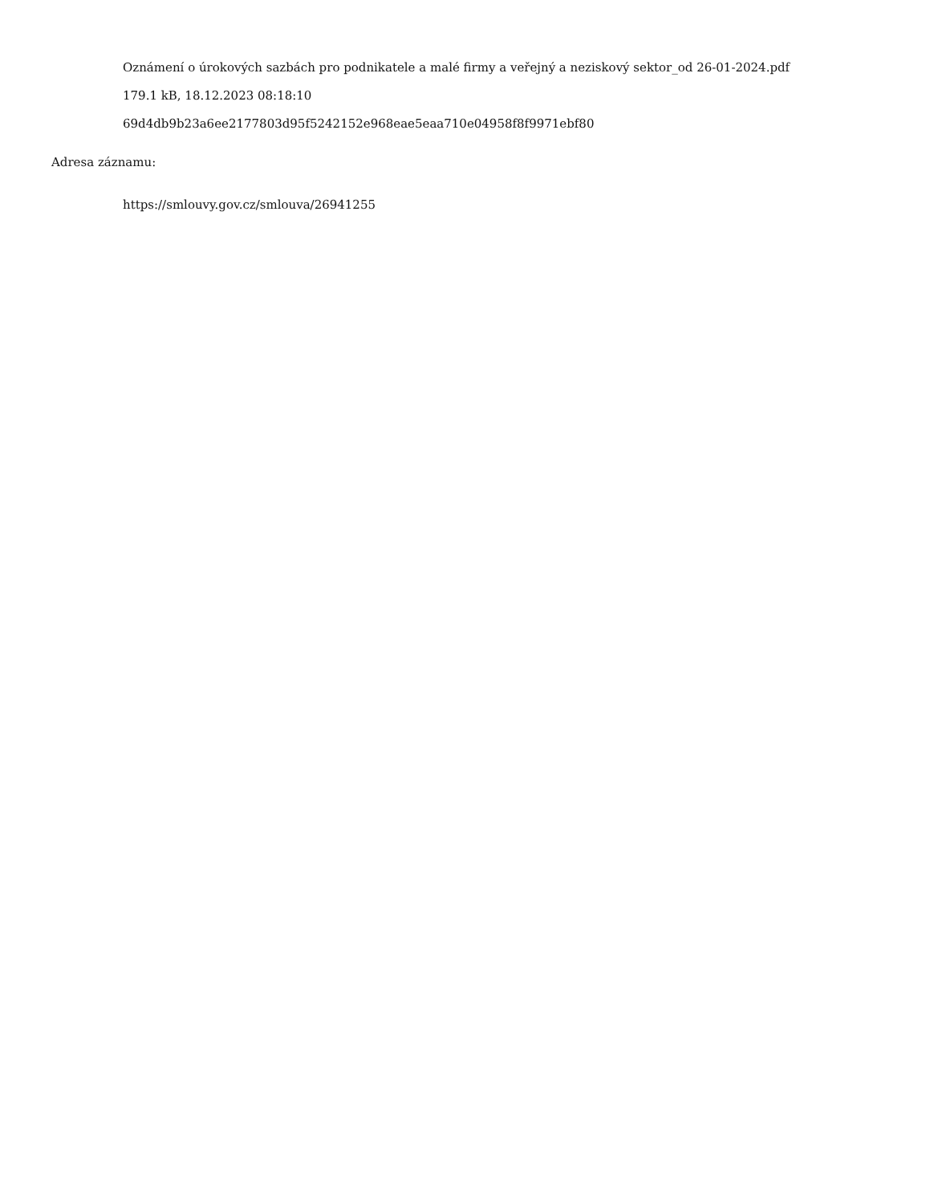Oznámení o úrokových sazbách pro podnikatele a malé firmy a veřejný a neziskový sektor_od 26-01-2024.pdf
179.1 kB, 18.12.2023 08:18:10
69d4db9b23a6ee2177803d95f5242152e968eae5eaa710e04958f8f9971ebf80
Adresa záznamu:
https://smlouvy.gov.cz/smlouva/26941255